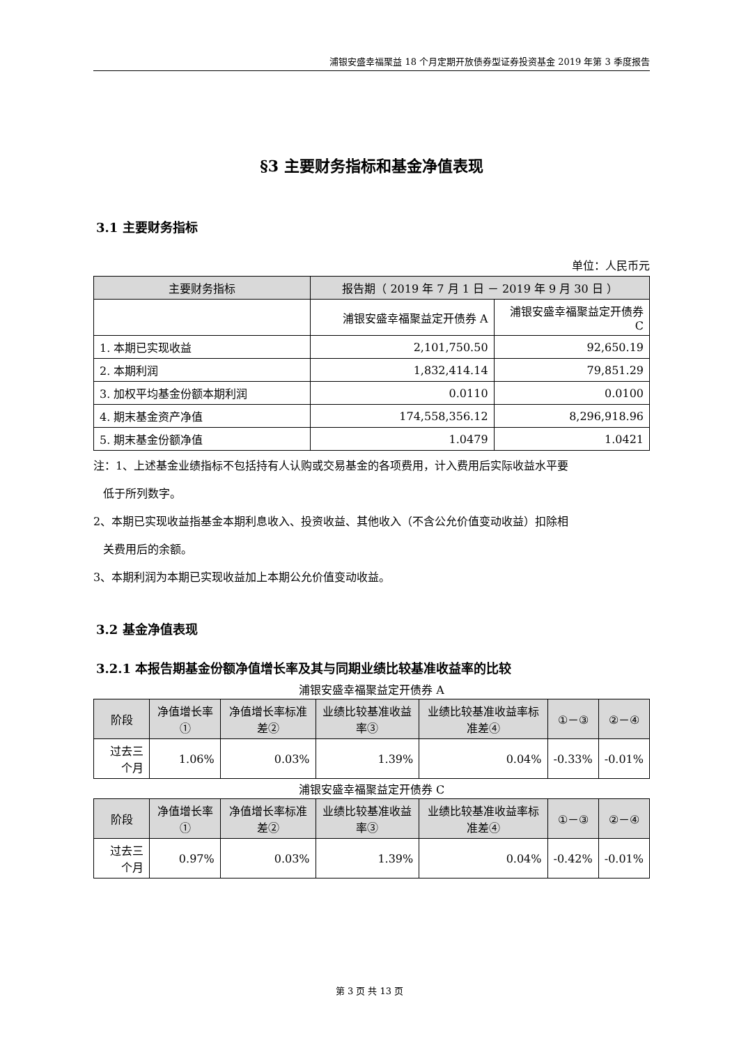浦银安盛幸福聚益 18 个月定期开放债券型证券投资基金 2019 年第 3 季度报告
§3 主要财务指标和基金净值表现
3.1 主要财务指标
单位：人民币元
| 主要财务指标 | 报告期（ 2019 年 7 月 1 日 － 2019 年 9 月 30 日 ） | |
| --- | --- | --- |
| | 浦银安盛幸福聚益定开债券 A | 浦银安盛幸福聚益定开债券 C |
| 1. 本期已实现收益 | 2,101,750.50 | 92,650.19 |
| 2. 本期利润 | 1,832,414.14 | 79,851.29 |
| 3. 加权平均基金份额本期利润 | 0.0110 | 0.0100 |
| 4. 期末基金资产净值 | 174,558,356.12 | 8,296,918.96 |
| 5. 期末基金份额净值 | 1.0479 | 1.0421 |
注：1、上述基金业绩指标不包括持有人认购或交易基金的各项费用，计入费用后实际收益水平要
低于所列数字。
2、本期已实现收益指基金本期利息收入、投资收益、其他收入（不含公允价值变动收益）扣除相
关费用后的余额。
3、本期利润为本期已实现收益加上本期公允价值变动收益。
3.2 基金净值表现
3.2.1 本报告期基金份额净值增长率及其与同期业绩比较基准收益率的比较
浦银安盛幸福聚益定开债券 A
| 阶段 | 净值增长率① | 净值增长率标准差② | 业绩比较基准收益率③ | 业绩比较基准收益率标准差④ | ①－③ | ②－④ |
| --- | --- | --- | --- | --- | --- | --- |
| 过去三个月 | 1.06% | 0.03% | 1.39% | 0.04% | -0.33% | -0.01% |
浦银安盛幸福聚益定开债券 C
| 阶段 | 净值增长率① | 净值增长率标准差② | 业绩比较基准收益率③ | 业绩比较基准收益率标准差④ | ①－③ | ②－④ |
| --- | --- | --- | --- | --- | --- | --- |
| 过去三个月 | 0.97% | 0.03% | 1.39% | 0.04% | -0.42% | -0.01% |
第 3 页 共 13 页